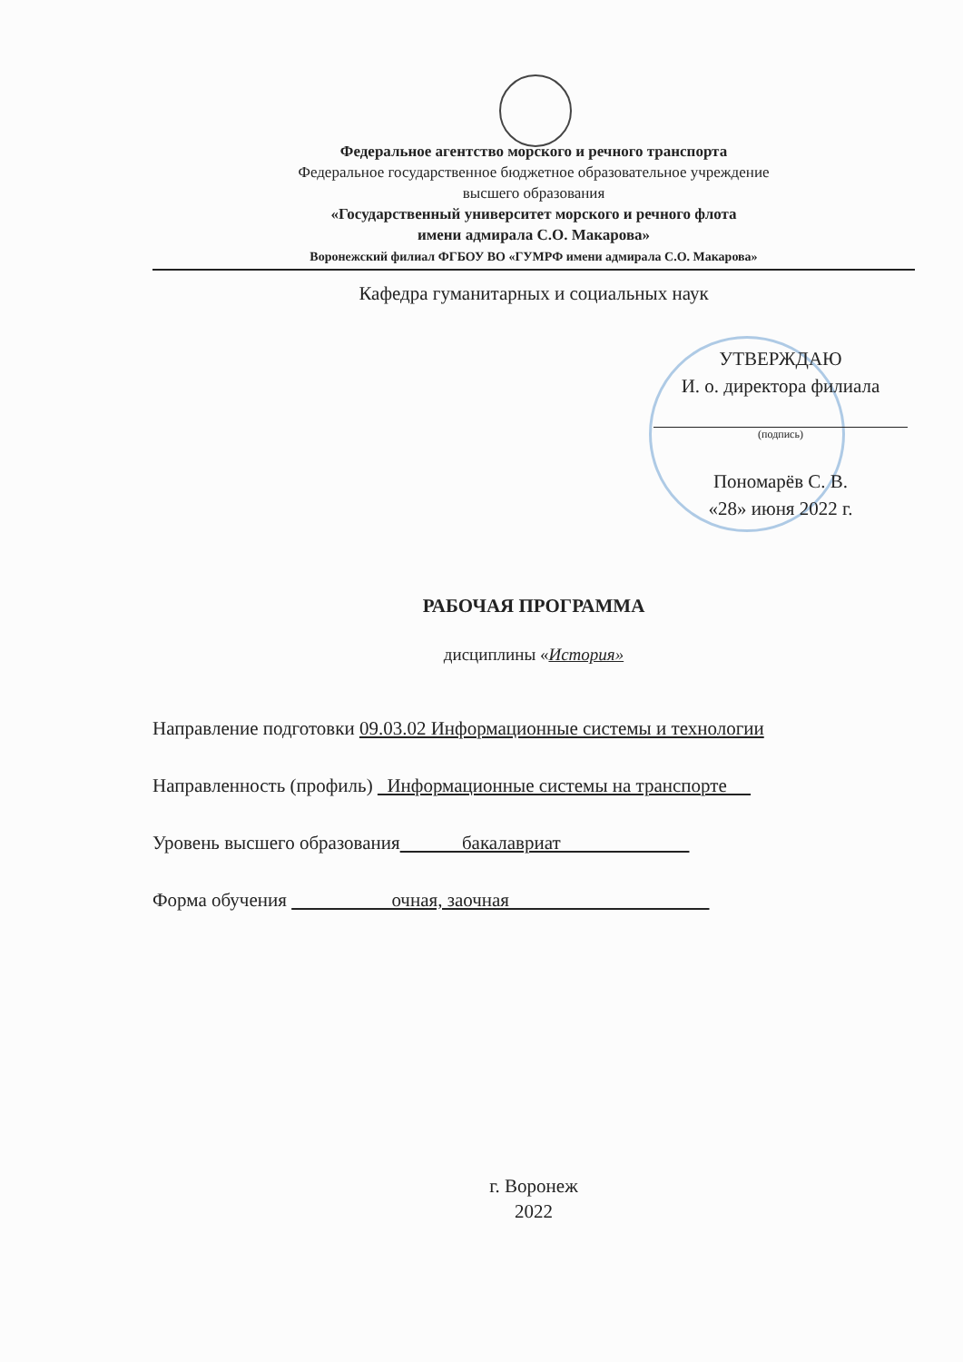Федеральное агентство морского и речного транспорта
Федеральное государственное бюджетное образовательное учреждение
высшего образования
«Государственный университет морского и речного флота
имени адмирала С.О. Макарова»
Воронежский филиал ФГБОУ ВО «ГУМРФ имени адмирала С.О. Макарова»
Кафедра гуманитарных и социальных наук
УТВЕРЖДАЮ
И. о. директора филиала
(подпись)
Пономарёв С. В.
«28» июня 2022 г.
РАБОЧАЯ ПРОГРАММА
дисциплины «История»
Направление подготовки 09.03.02 Информационные системы и технологии
Направленность (профиль) Информационные системы на транспорте
Уровень высшего образования бакалавриат
Форма обучения очная, заочная
г. Воронеж
2022